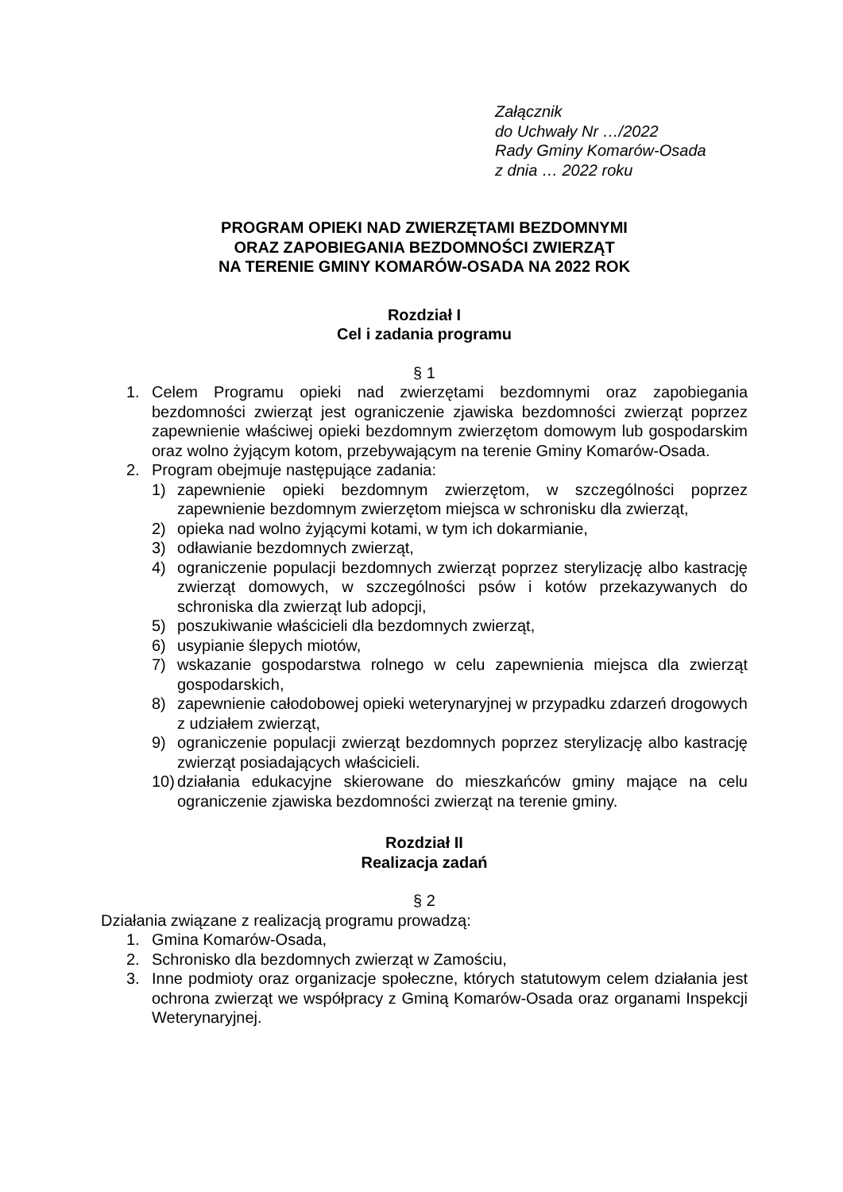Załącznik
do Uchwały Nr …/2022
Rady Gminy Komarów-Osada
z dnia … 2022 roku
PROGRAM OPIEKI NAD ZWIERZĘTAMI BEZDOMNYMI
ORAZ ZAPOBIEGANIA BEZDOMNOŚCI ZWIERZĄT
NA TERENIE GMINY KOMARÓW-OSADA NA 2022 ROK
Rozdział I
Cel i zadania programu
§ 1
1. Celem Programu opieki nad zwierzętami bezdomnymi oraz zapobiegania bezdomności zwierząt jest ograniczenie zjawiska bezdomności zwierząt poprzez zapewnienie właściwej opieki bezdomnym zwierzętom domowym lub gospodarskim oraz wolno żyjącym kotom, przebywającym na terenie Gminy Komarów-Osada.
2. Program obejmuje następujące zadania:
1) zapewnienie opieki bezdomnym zwierzętom, w szczególności poprzez zapewnienie bezdomnym zwierzętom miejsca w schronisku dla zwierząt,
2) opieka nad wolno żyjącymi kotami, w tym ich dokarmianie,
3) odławianie bezdomnych zwierząt,
4) ograniczenie populacji bezdomnych zwierząt poprzez sterylizację albo kastrację zwierząt domowych, w szczególności psów i kotów przekazywanych do schroniska dla zwierząt lub adopcji,
5) poszukiwanie właścicieli dla bezdomnych zwierząt,
6) usypianie ślepych miotów,
7) wskazanie gospodarstwa rolnego w celu zapewnienia miejsca dla zwierząt gospodarskich,
8) zapewnienie całodobowej opieki weterynaryjnej w przypadku zdarzeń drogowych z udziałem zwierząt,
9) ograniczenie populacji zwierząt bezdomnych poprzez sterylizację albo kastrację zwierząt posiadających właścicieli.
10)
działania edukacyjne skierowane do mieszkańców gminy mające na celu ograniczenie zjawiska bezdomności zwierząt na terenie gminy.
Rozdział II
Realizacja zadań
§ 2
Działania związane z realizacją programu prowadzą:
1. Gmina Komarów-Osada,
2. Schronisko dla bezdomnych zwierząt w Zamościu,
3. Inne podmioty oraz organizacje społeczne, których statutowym celem działania jest ochrona zwierząt we współpracy z Gminą Komarów-Osada oraz organami Inspekcji Weterynaryjnej.